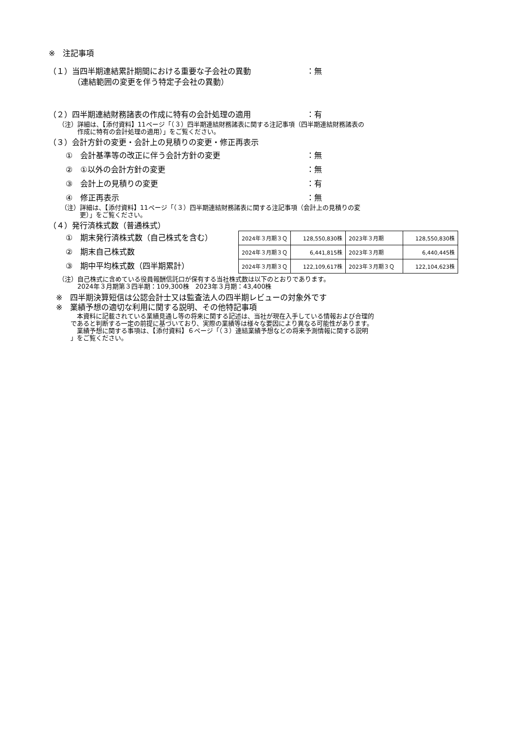※　注記事項
（１）当四半期連結累計期間における重要な子会社の異動 ：無
（連結範囲の変更を伴う特定子会社の異動）
（２）四半期連結財務諸表の作成に特有の会計処理の適用 ：有
（注）詳細は、【添付資料】11ページ「（３）四半期連結財務諸表に関する注記事項（四半期連結財務諸表の
　　　作成に特有の会計処理の適用）」をご覧ください。
（３）会計方針の変更・会計上の見積りの変更・修正再表示
①　会計基準等の改正に伴う会計方針の変更 ：無
②　①以外の会計方針の変更 ：無
③　会計上の見積りの変更 ：有
④　修正再表示 ：無
（注）詳細は、【添付資料】11ページ「（３）四半期連結財務諸表に関する注記事項（会計上の見積りの変
　　　更）」をご覧ください。
（４）発行済株式数（普通株式）
①　期末発行済株式数（自己株式を含む）
②　期末自己株式数
③　期中平均株式数（四半期累計）
| 2024年３月期３Ｑ | 128,550,830株 | 2023年３月期 | 128,550,830株 |
| 2024年３月期３Ｑ | 6,441,815株 | 2023年３月期 | 6,440,445株 |
| 2024年３月期３Ｑ | 122,109,617株 | 2023年３月期３Ｑ | 122,104,623株 |
（注）自己株式に含めている役員報酬信託口が保有する当社株式数は以下のとおりであります。
　　　2024年３月期第３四半期：109,300株　2023年３月期：43,400株
※　四半期決算短信は公認会計士又は監査法人の四半期レビューの対象外です
※　業績予想の適切な利用に関する説明、その他特記事項
　本資料に記載されている業績見通し等の将来に関する記述は、当社が現在入手している情報および合理的
であると判断する一定の前提に基づいており、実際の業績等は様々な要因により異なる可能性があります。
　業績予想に関する事項は、【添付資料】６ページ「（３）連結業績予想などの将来予測情報に関する説明
」をご覧ください。